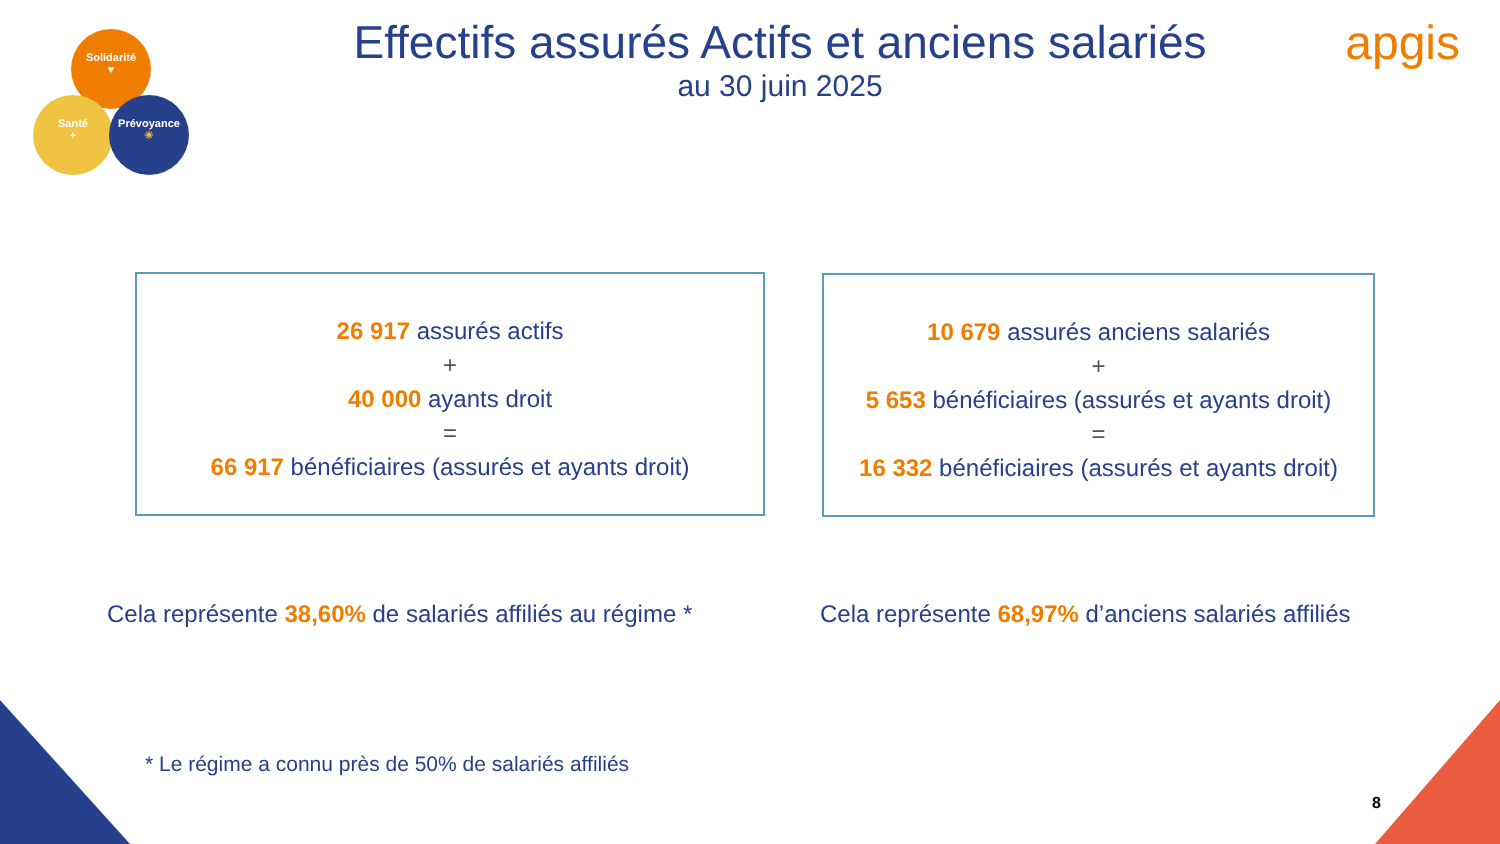Solidarité
♥
Santé
+
Prévoyance
☀
Effectifs assurés Actifs et anciens salariés
au 30 juin 2025
apgis
26 917 assurés actifs
+
40 000 ayants droit
=
66 917 bénéficiaires (assurés et ayants droit)
10 679 assurés anciens salariés
+
5 653 bénéficiaires (assurés et ayants droit)
=
16 332 bénéficiaires (assurés et ayants droit)
Cela représente 38,60% de salariés affiliés au régime *
Cela représente 68,97% d’anciens salariés affiliés
* Le régime a connu près de 50% de salariés affiliés
8